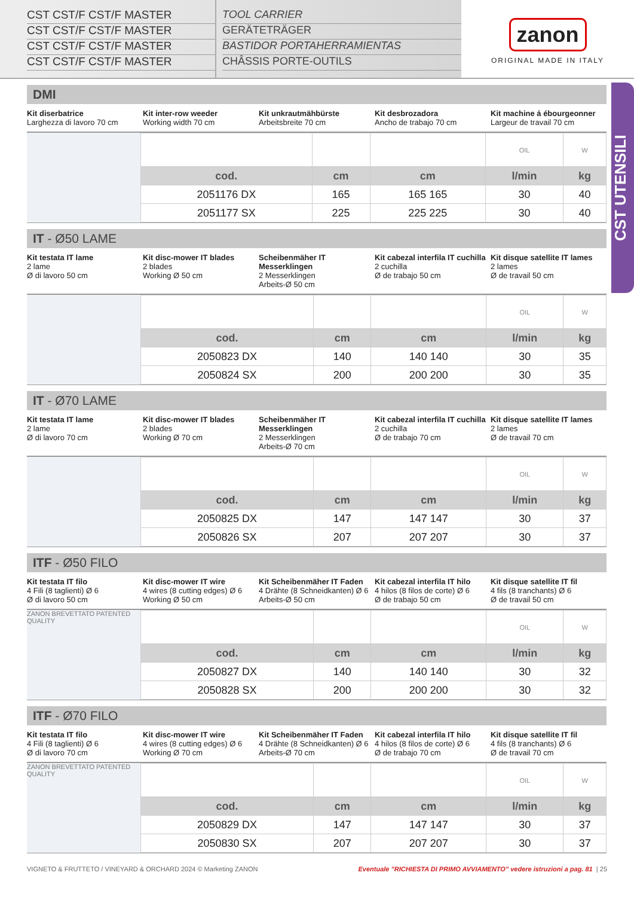CST CST/F CST/F MASTER
CST CST/F CST/F MASTER
CST CST/F CST/F MASTER
CST CST/F CST/F MASTER
TOOL CARRIER
GERÄTETRÄGER
BASTIDOR PORTAHERRAMIENTAS
CHÂSSIS PORTE-OUTILS
zanon
ORIGINAL MADE IN ITALY
CST UTENSILI
DMI
Kit diserbatrice
Larghezza di lavoro 70 cm
Kit inter-row weeder
Working width 70 cm
Kit unkrautmähbürste
Arbeitsbreite 70 cm
Kit desbrozadora
Ancho de trabajo 70 cm
Kit machine á ébourgeonner
Largeur de travail 70 cm
| | | | OIL | W |
| cod. | cm | cm | l/min | kg |
| 2051176 DX | 165 | 165 165 | 30 | 40 |
| 2051177 SX | 225 | 225 225 | 30 | 40 |
IT - Ø50 LAME
Kit testata IT lame
2 lame
Ø di lavoro 50 cm
Kit disc-mower IT blades
2 blades
Working Ø 50 cm
Scheibenmäher IT Messerklingen
2 Messerklingen
Arbeits-Ø 50 cm
Kit cabezal interfila IT cuchilla
2 cuchilla
Ø de trabajo 50 cm
Kit disque satellite IT lames
2 lames
Ø de travail 50 cm
| | | | OIL | W |
| cod. | cm | cm | l/min | kg |
| 2050823 DX | 140 | 140 140 | 30 | 35 |
| 2050824 SX | 200 | 200 200 | 30 | 35 |
IT - Ø70 LAME
Kit testata IT lame
2 lame
Ø di lavoro 70 cm
Kit disc-mower IT blades
2 blades
Working Ø 70 cm
Scheibenmäher IT Messerklingen
2 Messerklingen
Arbeits-Ø 70 cm
Kit cabezal interfila IT cuchilla
2 cuchilla
Ø de trabajo 70 cm
Kit disque satellite IT lames
2 lames
Ø de travail 70 cm
| | | | OIL | W |
| cod. | cm | cm | l/min | kg |
| 2050825 DX | 147 | 147 147 | 30 | 37 |
| 2050826 SX | 207 | 207 207 | 30 | 37 |
ITF - Ø50 FILO
Kit testata IT filo
4 Fili (8 taglienti) Ø 6
Ø di lavoro 50 cm
Kit disc-mower IT wire
4 wires (8 cutting edges) Ø 6
Working Ø 50 cm
Kit Scheibenmäher IT Faden
4 Drähte (8 Schneidkanten) Ø 6
Arbeits-Ø 50 cm
Kit cabezal interfila IT hilo
4 hilos (8 filos de corte) Ø 6
Ø de trabajo 50 cm
Kit disque satellite IT fil
4 fils (8 tranchants) Ø 6
Ø de travail 50 cm
ZANON BREVETTATO PATENTED QUALITY
| | | | OIL | W |
| cod. | cm | cm | l/min | kg |
| 2050827 DX | 140 | 140 140 | 30 | 32 |
| 2050828 SX | 200 | 200 200 | 30 | 32 |
ITF - Ø70 FILO
Kit testata IT filo
4 Fili (8 taglienti) Ø 6
Ø di lavoro 70 cm
Kit disc-mower IT wire
4 wires (8 cutting edges) Ø 6
Working Ø 70 cm
Kit Scheibenmäher IT Faden
4 Drähte (8 Schneidkanten) Ø 6
Arbeits-Ø 70 cm
Kit cabezal interfila IT hilo
4 hilos (8 filos de corte) Ø 6
Ø de trabajo 70 cm
Kit disque satellite IT fil
4 fils (8 tranchants) Ø 6
Ø de travail 70 cm
ZANON BREVETTATO PATENTED QUALITY
| | | | OIL | W |
| cod. | cm | cm | l/min | kg |
| 2050829 DX | 147 | 147 147 | 30 | 37 |
| 2050830 SX | 207 | 207 207 | 30 | 37 |
VIGNETO & FRUTTETO / VINEYARD & ORCHARD 2024 © Marketing ZANON Eventuale "RICHIESTA DI PRIMO AVVIAMENTO" vedere istruzioni a pag. 81 | 25